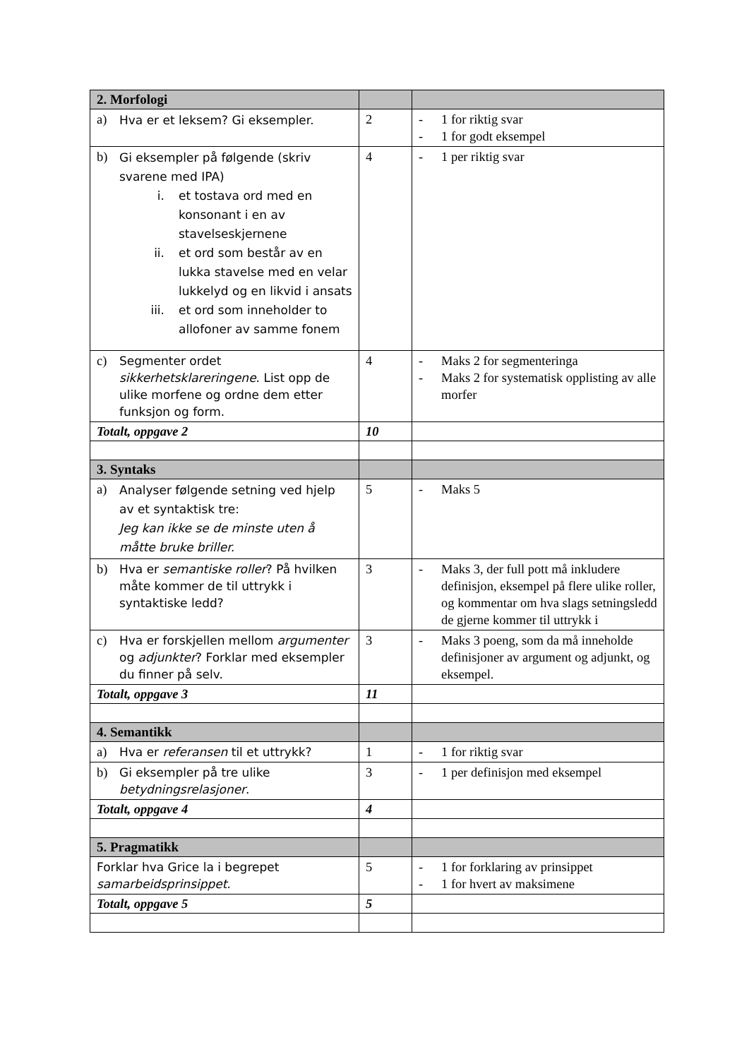| 2. Morfologi | | |
| a) Hva er et leksem? Gi eksempler. | 2 | - 1 for riktig svar - 1 for godt eksempel |
| b) Gi eksempler på følgende (skriv svarene med IPA) i. et tostava ord med en konsonant i en av stavelseskjernene ii. et ord som består av en lukka stavelse med en velar lukkelyd og en likvid i ansats iii. et ord som inneholder to allofoner av samme fonem | 4 | - 1 per riktig svar |
| c) Segmenter ordet sikkerhetsklareringene . List opp de ulike morfene og ordne dem etter funksjon og form. | 4 | - Maks 2 for segmenteringa - Maks 2 for systematisk opplisting av alle morfer |
| Totalt, oppgave 2 | 10 | |
| 3. Syntaks | | |
| a) Analyser følgende setning ved hjelp av et syntaktisk tre: Jeg kan ikke se de minste uten å måtte bruke briller. | 5 | - Maks 5 |
| b) Hva er semantiske roller ? På hvilken måte kommer de til uttrykk i syntaktiske ledd? | 3 | - Maks 3, der full pott må inkludere definisjon, eksempel på flere ulike roller, og kommentar om hva slags setningsledd de gjerne kommer til uttrykk i |
| c) Hva er forskjellen mellom argumenter og adjunkter ? Forklar med eksempler du finner på selv. | 3 | - Maks 3 poeng, som da må inneholde definisjoner av argument og adjunkt, og eksempel. |
| Totalt, oppgave 3 | 11 | |
| 4. Semantikk | | |
| a) Hva er referansen til et uttrykk? | 1 | - 1 for riktig svar |
| b) Gi eksempler på tre ulike betydningsrelasjoner . | 3 | - 1 per definisjon med eksempel |
| Totalt, oppgave 4 | 4 | |
| 5. Pragmatikk | | |
| Forklar hva Grice la i begrepet samarbeidsprinsippet . | 5 | - 1 for forklaring av prinsippet - 1 for hvert av maksimene |
| Totalt, oppgave 5 | 5 | |